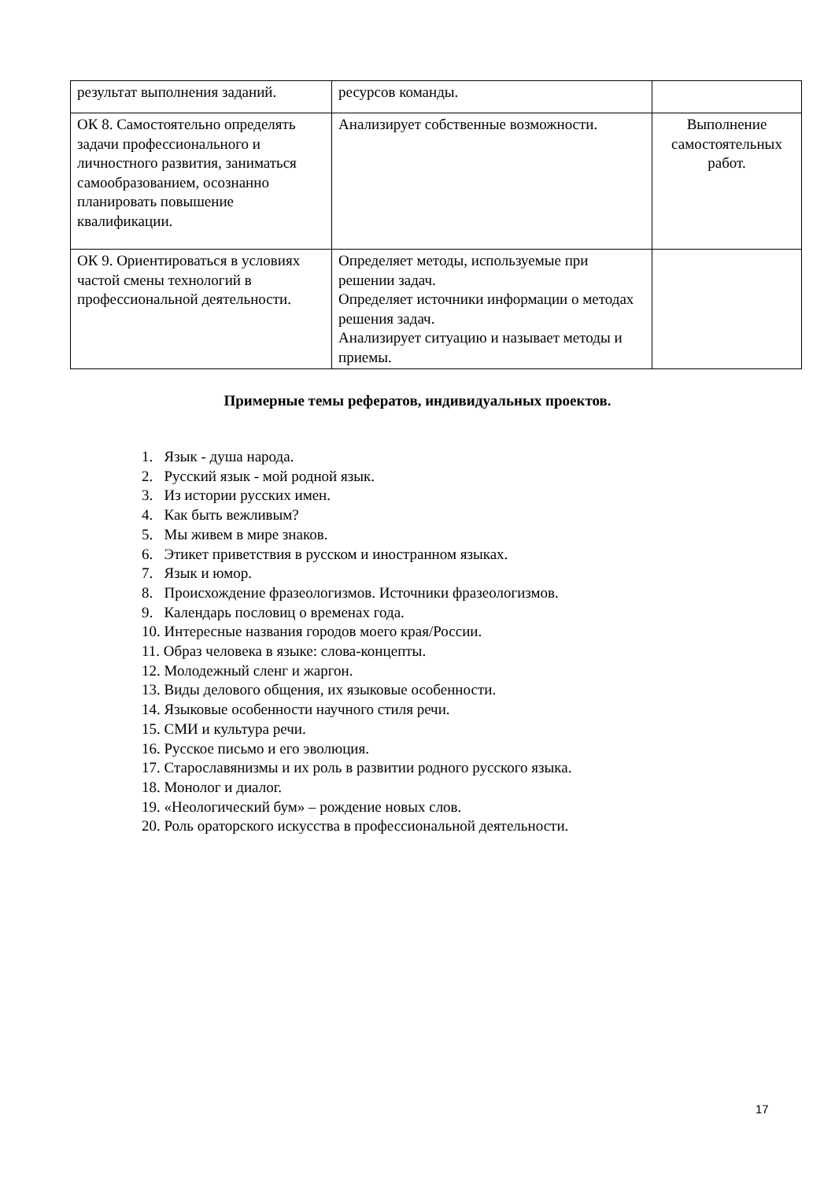| результат выполнения заданий. | ресурсов команды. | |
| ОК 8. Самостоятельно определять задачи профессионального и личностного развития, заниматься самообразованием, осознанно планировать повышение квалификации. | Анализирует собственные возможности. | Выполнение самостоятельных работ. |
| ОК 9. Ориентироваться в условиях частой смены технологий в профессиональной деятельности. | Определяет методы, используемые при решении задач. Определяет источники информации о методах решения задач. Анализирует ситуацию и называет методы и приемы. | |
Примерные темы рефератов, индивидуальных проектов.
1. Язык - душа народа.
2. Русский язык - мой родной язык.
3. Из истории русских имен.
4. Как быть вежливым?
5. Мы живем в мире знаков.
6. Этикет приветствия в русском и иностранном языках.
7. Язык и юмор.
8. Происхождение фразеологизмов. Источники фразеологизмов.
9. Календарь пословиц о временах года.
10. Интересные названия городов моего края/России.
11. Образ человека в языке: слова-концепты.
12. Молодежный сленг и жаргон.
13. Виды делового общения, их языковые особенности.
14. Языковые особенности научного стиля речи.
15. СМИ и культура речи.
16. Русское письмо и его эволюция.
17. Старославянизмы и их роль в развитии родного русского языка.
18. Монолог и диалог.
19. «Неологический бум» – рождение новых слов.
20. Роль ораторского искусства в профессиональной деятельности.
17